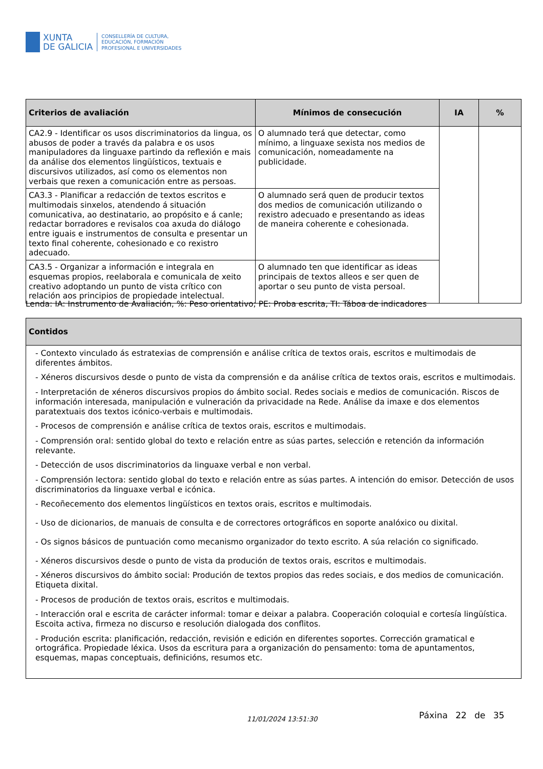XUNTA
DE GALICIA
CONSELLERÍA DE CULTURA,
EDUCACIÓN, FORMACIÓN
PROFESIONAL E UNIVERSIDADES
| Criterios de avaliación | Mínimos de consecución | IA | % |
| --- | --- | --- | --- |
| CA2.9 - Identificar os usos discriminatorios da lingua, os abusos de poder a través da palabra e os usos manipuladores da linguaxe partindo da reflexión e mais da análise dos elementos lingüísticos, textuais e discursivos utilizados, así como os elementos non verbais que rexen a comunicación entre as persoas. | O alumnado terá que detectar, como mínimo, a linguaxe sexista nos medios de comunicación, nomeadamente na publicidade. | | |
| CA3.3 - Planificar a redacción de textos escritos e multimodais sinxelos, atendendo á situación comunicativa, ao destinatario, ao propósito e á canle; redactar borradores e revisalos coa axuda do diálogo entre iguais e instrumentos de consulta e presentar un texto final coherente, cohesionado e co rexistro adecuado. | O alumnado será quen de producir textos dos medios de comunicación utilizando o rexistro adecuado e presentando as ideas de maneira coherente e cohesionada. | | |
| CA3.5 - Organizar a información e integrala en esquemas propios, reelaborala e comunicala de xeito creativo adoptando un punto de vista crítico con relación aos principios de propiedade intelectual. | O alumnado ten que identificar as ideas principais de textos alleos e ser quen de aportar o seu punto de vista persoal. | | |
Lenda: IA: Instrumento de Avaliación, %: Peso orientativo; PE: Proba escrita, TI: Táboa de indicadores
| Contidos |
| --- |
| - Contexto vinculado ás estratexias de comprensión e análise crítica de textos orais, escritos e multimodais de diferentes ámbitos. - Xéneros discursivos desde o punto de vista da comprensión e da análise crítica de textos orais, escritos e multimodais. - Interpretación de xéneros discursivos propios do ámbito social. Redes sociais e medios de comunicación. Riscos de información interesada, manipulación e vulneración da privacidade na Rede. Análise da imaxe e dos elementos paratextuais dos textos icónico-verbais e multimodais. - Procesos de comprensión e análise crítica de textos orais, escritos e multimodais. - Comprensión oral: sentido global do texto e relación entre as súas partes, selección e retención da información relevante. - Detección de usos discriminatorios da linguaxe verbal e non verbal. - Comprensión lectora: sentido global do texto e relación entre as súas partes. A intención do emisor. Detección de usos discriminatorios da linguaxe verbal e icónica. - Recoñecemento dos elementos lingüísticos en textos orais, escritos e multimodais. - Uso de dicionarios, de manuais de consulta e de correctores ortográficos en soporte analóxico ou dixital. - Os signos básicos de puntuación como mecanismo organizador do texto escrito. A súa relación co significado. - Xéneros discursivos desde o punto de vista da produción de textos orais, escritos e multimodais. - Xéneros discursivos do ámbito social: Produción de textos propios das redes sociais, e dos medios de comunicación. Etiqueta dixital. - Procesos de produción de textos orais, escritos e multimodais. - Interacción oral e escrita de carácter informal: tomar e deixar a palabra. Cooperación coloquial e cortesía lingüística. Escoita activa, firmeza no discurso e resolución dialogada dos conflitos. - Produción escrita: planificación, redacción, revisión e edición en diferentes soportes. Corrección gramatical e ortográfica. Propiedade léxica. Usos da escritura para a organización do pensamento: toma de apuntamentos, esquemas, mapas conceptuais, definicións, resumos etc. |
11/01/2024 13:51:30 Páxina 22 de 35